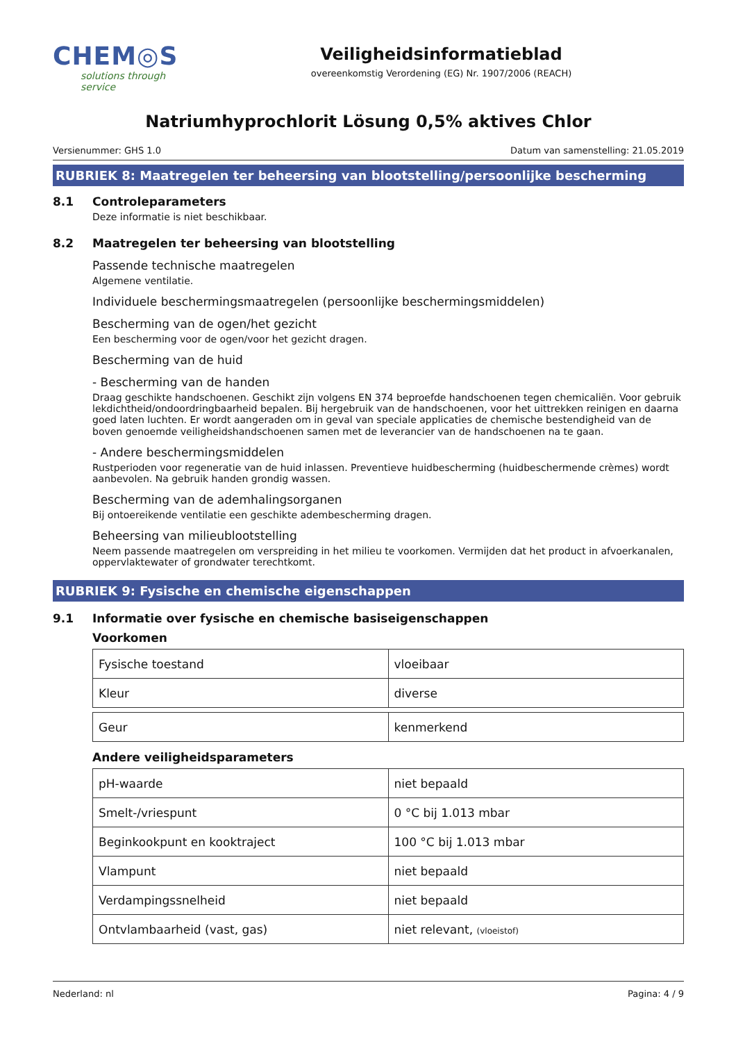CHEM◎S
solutions through service
Veiligheidsinformatieblad
overeenkomstig Verordening (EG) Nr. 1907/2006 (REACH)
Natriumhyprochlorit Lösung 0,5% aktives Chlor
Versienummer: GHS 1.0 Datum van samenstelling: 21.05.2019
RUBRIEK 8: Maatregelen ter beheersing van blootstelling/persoonlijke bescherming
8.1 Controleparameters
Deze informatie is niet beschikbaar.
8.2 Maatregelen ter beheersing van blootstelling
Passende technische maatregelen
Algemene ventilatie.
Individuele beschermingsmaatregelen (persoonlijke beschermingsmiddelen)
Bescherming van de ogen/het gezicht
Een bescherming voor de ogen/voor het gezicht dragen.
Bescherming van de huid
- Bescherming van de handen
Draag geschikte handschoenen. Geschikt zijn volgens EN 374 beproefde handschoenen tegen chemicaliën. Voor gebruik lekdichtheid/ondoordringbaarheid bepalen. Bij hergebruik van de handschoenen, voor het uittrekken reinigen en daarna goed laten luchten. Er wordt aangeraden om in geval van speciale applicaties de chemische bestendigheid van de boven genoemde veiligheidshandschoenen samen met de leverancier van de handschoenen na te gaan.
- Andere beschermingsmiddelen
Rustperioden voor regeneratie van de huid inlassen. Preventieve huidbescherming (huidbeschermende crèmes) wordt aanbevolen. Na gebruik handen grondig wassen.
Bescherming van de ademhalingsorganen
Bij ontoereikende ventilatie een geschikte adembescherming dragen.
Beheersing van milieublootstelling
Neem passende maatregelen om verspreiding in het milieu te voorkomen. Vermijden dat het product in afvoerkanalen, oppervlaktewater of grondwater terechtkomt.
RUBRIEK 9: Fysische en chemische eigenschappen
9.1 Informatie over fysische en chemische basiseigenschappen
Voorkomen
| Fysische toestand | vloeibaar |
| Kleur | diverse |
| Geur | kenmerkend |
Andere veiligheidsparameters
| pH-waarde | niet bepaald |
| Smelt-/vriespunt | 0 °C bij 1.013 mbar |
| Beginkookpunt en kooktraject | 100 °C bij 1.013 mbar |
| Vlampunt | niet bepaald |
| Verdampingssnelheid | niet bepaald |
| Ontvlambaarheid (vast, gas) | niet relevant, (vloeistof) |
Nederland: nl Pagina: 4 / 9